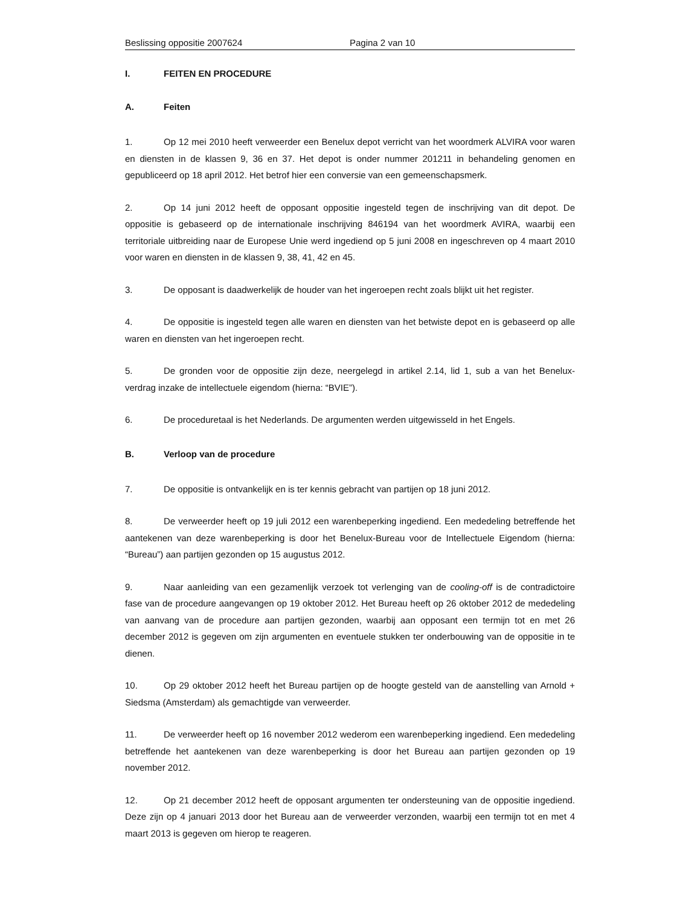Beslissing oppositie 2007624 Pagina 2 van 10
I. FEITEN EN PROCEDURE
A. Feiten
1. Op 12 mei 2010 heeft verweerder een Benelux depot verricht van het woordmerk ALVIRA voor waren en diensten in de klassen 9, 36 en 37. Het depot is onder nummer 201211 in behandeling genomen en gepubliceerd op 18 april 2012. Het betrof hier een conversie van een gemeenschapsmerk.
2. Op 14 juni 2012 heeft de opposant oppositie ingesteld tegen de inschrijving van dit depot. De oppositie is gebaseerd op de internationale inschrijving 846194 van het woordmerk AVIRA, waarbij een territoriale uitbreiding naar de Europese Unie werd ingediend op 5 juni 2008 en ingeschreven op 4 maart 2010 voor waren en diensten in de klassen 9, 38, 41, 42 en 45.
3. De opposant is daadwerkelijk de houder van het ingeroepen recht zoals blijkt uit het register.
4. De oppositie is ingesteld tegen alle waren en diensten van het betwiste depot en is gebaseerd op alle waren en diensten van het ingeroepen recht.
5. De gronden voor de oppositie zijn deze, neergelegd in artikel 2.14, lid 1, sub a van het Benelux-verdrag inzake de intellectuele eigendom (hierna: “BVIE”).
6. De proceduretaal is het Nederlands. De argumenten werden uitgewisseld in het Engels.
B. Verloop van de procedure
7. De oppositie is ontvankelijk en is ter kennis gebracht van partijen op 18 juni 2012.
8. De verweerder heeft op 19 juli 2012 een warenbeperking ingediend. Een mededeling betreffende het aantekenen van deze warenbeperking is door het Benelux-Bureau voor de Intellectuele Eigendom (hierna: “Bureau”) aan partijen gezonden op 15 augustus 2012.
9. Naar aanleiding van een gezamenlijk verzoek tot verlenging van de cooling-off is de contradictoire fase van de procedure aangevangen op 19 oktober 2012. Het Bureau heeft op 26 oktober 2012 de mededeling van aanvang van de procedure aan partijen gezonden, waarbij aan opposant een termijn tot en met 26 december 2012 is gegeven om zijn argumenten en eventuele stukken ter onderbouwing van de oppositie in te dienen.
10. Op 29 oktober 2012 heeft het Bureau partijen op de hoogte gesteld van de aanstelling van Arnold + Siedsma (Amsterdam) als gemachtigde van verweerder.
11. De verweerder heeft op 16 november 2012 wederom een warenbeperking ingediend. Een mededeling betreffende het aantekenen van deze warenbeperking is door het Bureau aan partijen gezonden op 19 november 2012.
12. Op 21 december 2012 heeft de opposant argumenten ter ondersteuning van de oppositie ingediend. Deze zijn op 4 januari 2013 door het Bureau aan de verweerder verzonden, waarbij een termijn tot en met 4 maart 2013 is gegeven om hierop te reageren.